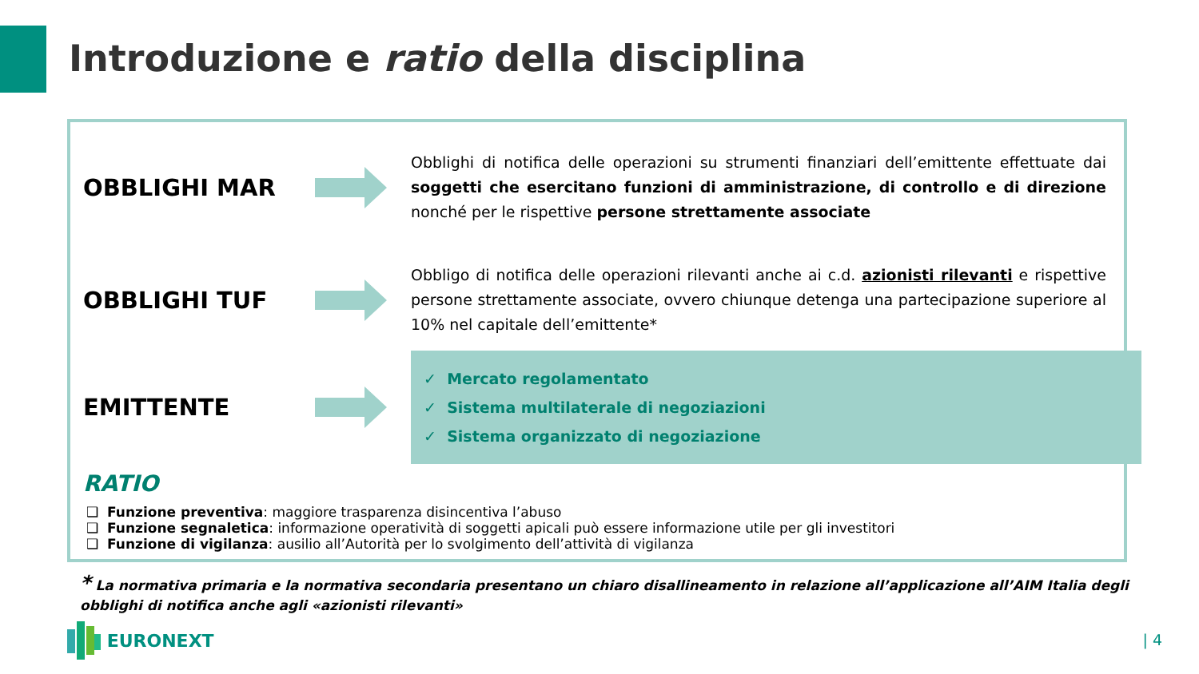Introduzione e ratio della disciplina
OBBLIGHI MAR
Obblighi di notifica delle operazioni su strumenti finanziari dell’emittente effettuate dai soggetti che esercitano funzioni di amministrazione, di controllo e di direzione nonché per le rispettive persone strettamente associate
OBBLIGHI TUF
Obbligo di notifica delle operazioni rilevanti anche ai c.d. azionisti rilevanti e rispettive persone strettamente associate, ovvero chiunque detenga una partecipazione superiore al 10% nel capitale dell’emittente*
EMITTENTE
✓ Mercato regolamentato
✓ Sistema multilaterale di negoziazioni
✓ Sistema organizzato di negoziazione
RATIO
❑ Funzione preventiva: maggiore trasparenza disincentiva l’abuso
❑ Funzione segnaletica: informazione operatività di soggetti apicali può essere informazione utile per gli investitori
❑ Funzione di vigilanza: ausilio all’Autorità per lo svolgimento dell’attività di vigilanza
* La normativa primaria e la normativa secondaria presentano un chiaro disallineamento in relazione all’applicazione all’AIM Italia degli obblighi di notifica anche agli «azionisti rilevanti»
EURONEXT | 4